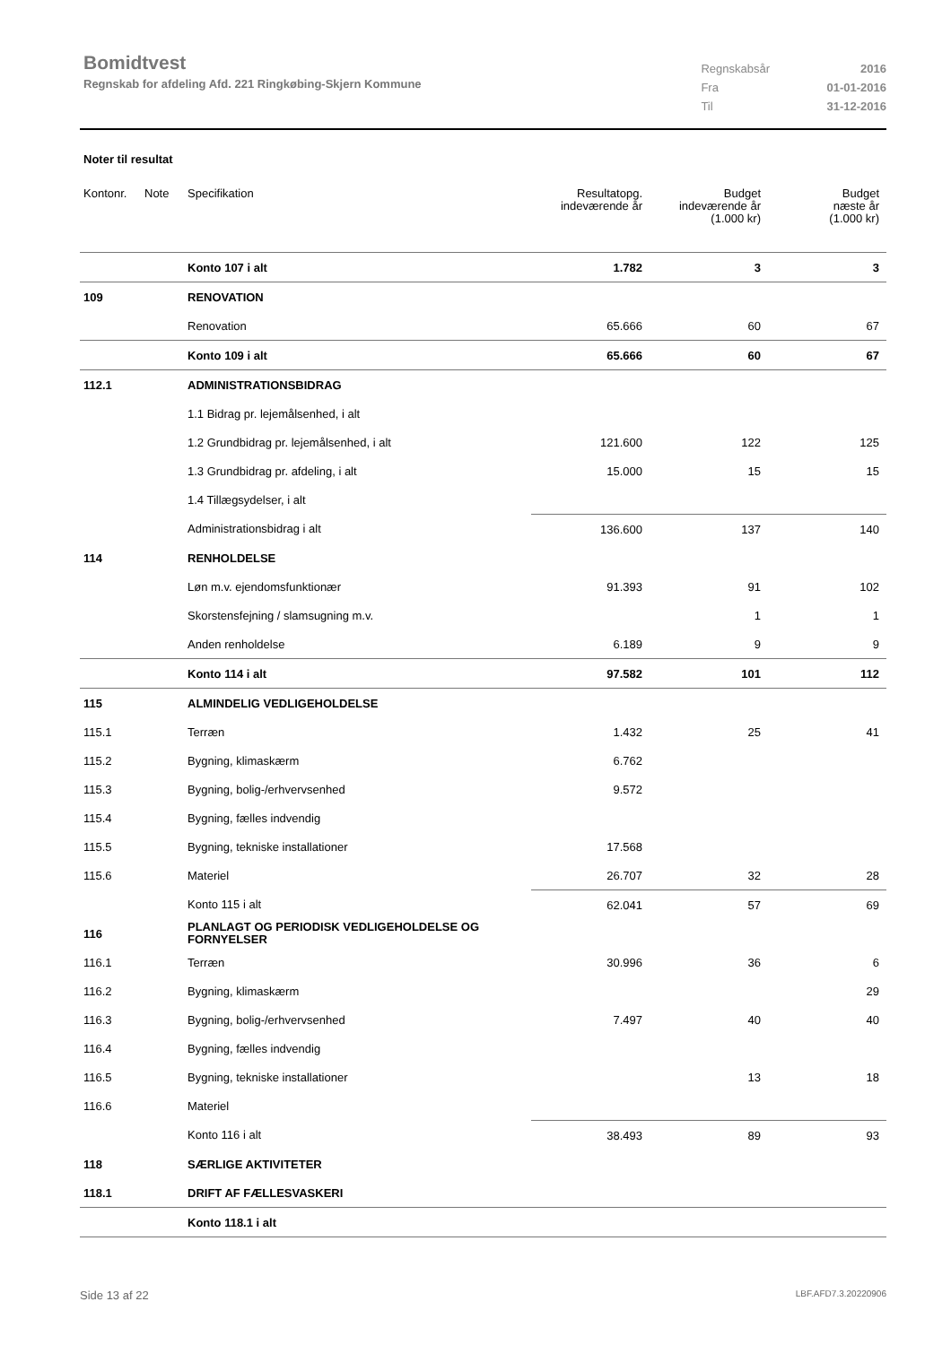Bomidtvest
Regnskab for afdeling Afd. 221 Ringkøbing-Skjern Kommune
| Regnskabsår | 2016 |
| Fra | 01-01-2016 |
| Til | 31-12-2016 |
Noter til resultat
| Kontonr. | Note | Specifikation | Resultatopg. indeværende år | Budget indeværende år (1.000 kr) | Budget næste år (1.000 kr) |
| --- | --- | --- | --- | --- | --- |
| | | Konto 107 i alt | 1.782 | 3 | 3 |
| 109 | | RENOVATION | | | |
| | | Renovation | 65.666 | 60 | 67 |
| | | Konto 109 i alt | 65.666 | 60 | 67 |
| 112.1 | | ADMINISTRATIONSBIDRAG | | | |
| | | 1.1 Bidrag pr. lejemålsenhed, i alt | | | |
| | | 1.2 Grundbidrag pr. lejemålsenhed, i alt | 121.600 | 122 | 125 |
| | | 1.3 Grundbidrag pr. afdeling, i alt | 15.000 | 15 | 15 |
| | | 1.4 Tillægsydelser, i alt | | | |
| | | Administrationsbidrag i alt | 136.600 | 137 | 140 |
| 114 | | RENHOLDELSE | | | |
| | | Løn m.v. ejendomsfunktionær | 91.393 | 91 | 102 |
| | | Skorstensfejning / slamsugning m.v. | | 1 | 1 |
| | | Anden renholdelse | 6.189 | 9 | 9 |
| | | Konto 114 i alt | 97.582 | 101 | 112 |
| 115 | | ALMINDELIG VEDLIGEHOLDELSE | | | |
| 115.1 | | Terræn | 1.432 | 25 | 41 |
| 115.2 | | Bygning, klimaskærm | 6.762 | | |
| 115.3 | | Bygning, bolig-/erhvervsenhed | 9.572 | | |
| 115.4 | | Bygning, fælles indvendig | | | |
| 115.5 | | Bygning, tekniske installationer | 17.568 | | |
| 115.6 | | Materiel | 26.707 | 32 | 28 |
| | | Konto 115 i alt | 62.041 | 57 | 69 |
| 116 | | PLANLAGT OG PERIODISK VEDLIGEHOLDELSE OG FORNYELSER | | | |
| 116.1 | | Terræn | 30.996 | 36 | 6 |
| 116.2 | | Bygning, klimaskærm | | | 29 |
| 116.3 | | Bygning, bolig-/erhvervsenhed | 7.497 | 40 | 40 |
| 116.4 | | Bygning, fælles indvendig | | | |
| 116.5 | | Bygning, tekniske installationer | | 13 | 18 |
| 116.6 | | Materiel | | | |
| | | Konto 116 i alt | 38.493 | 89 | 93 |
| 118 | | SÆRLIGE AKTIVITETER | | | |
| 118.1 | | DRIFT AF FÆLLESVASKERI | | | |
| | | Konto 118.1 i alt | | | |
Side 13 af 22 LBF.AFD7.3.20220906